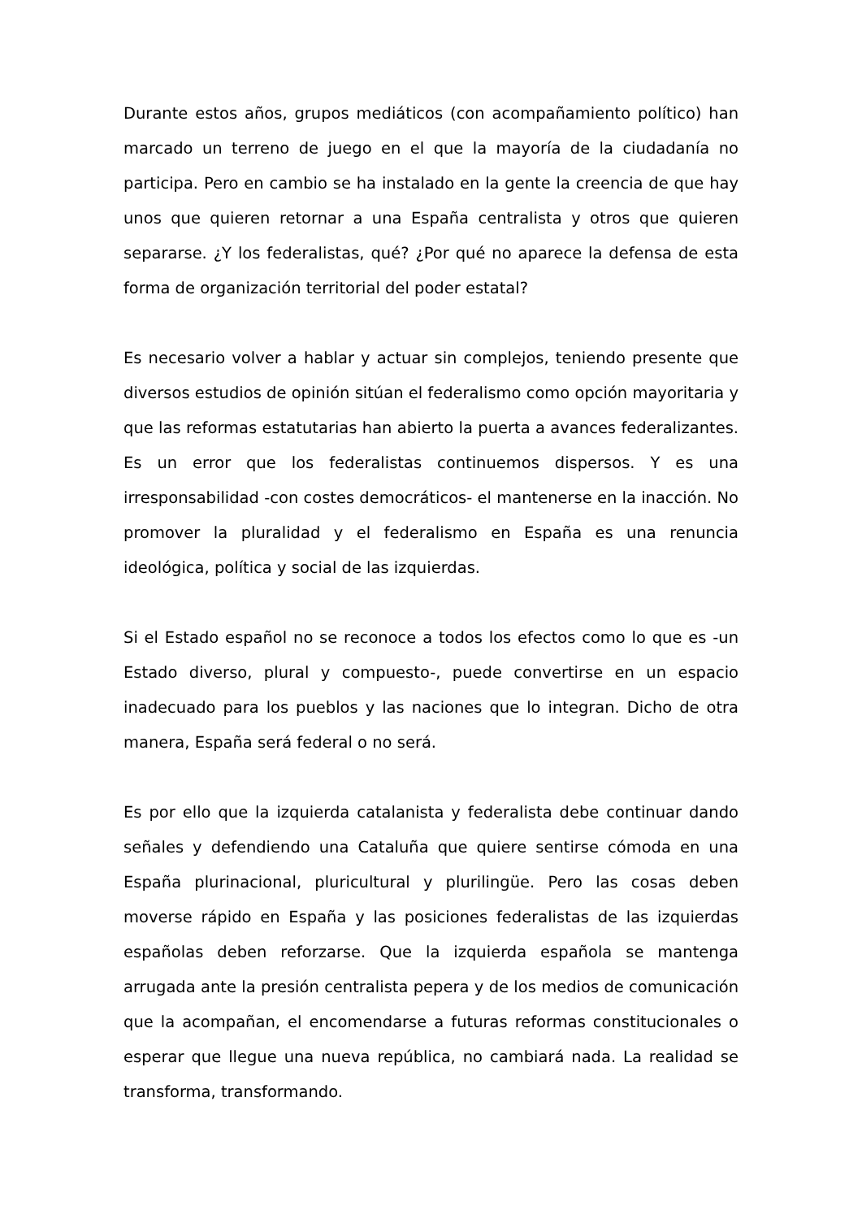Durante estos años, grupos mediáticos (con acompañamiento político) han marcado un terreno de juego en el que la mayoría de la ciudadanía no participa. Pero en cambio se ha instalado en la gente la creencia de que hay unos que quieren retornar a una España centralista y otros que quieren separarse. ¿Y los federalistas, qué? ¿Por qué no aparece la defensa de esta forma de organización territorial del poder estatal?
Es necesario volver a hablar y actuar sin complejos, teniendo presente que diversos estudios de opinión sitúan el federalismo como opción mayoritaria y que las reformas estatutarias han abierto la puerta a avances federalizantes. Es un error que los federalistas continuemos dispersos. Y es una irresponsabilidad -con costes democráticos- el mantenerse en la inacción. No promover la pluralidad y el federalismo en España es una renuncia ideológica, política y social de las izquierdas.
Si el Estado español no se reconoce a todos los efectos como lo que es -un Estado diverso, plural y compuesto-, puede convertirse en un espacio inadecuado para los pueblos y las naciones que lo integran. Dicho de otra manera, España será federal o no será.
Es por ello que la izquierda catalanista y federalista debe continuar dando señales y defendiendo una Cataluña que quiere sentirse cómoda en una España plurinacional, pluricultural y plurilingüe. Pero las cosas deben moverse rápido en España y las posiciones federalistas de las izquierdas españolas deben reforzarse. Que la izquierda española se mantenga arrugada ante la presión centralista pepera y de los medios de comunicación que la acompañan, el encomendarse a futuras reformas constitucionales o esperar que llegue una nueva república, no cambiará nada. La realidad se transforma, transformando.